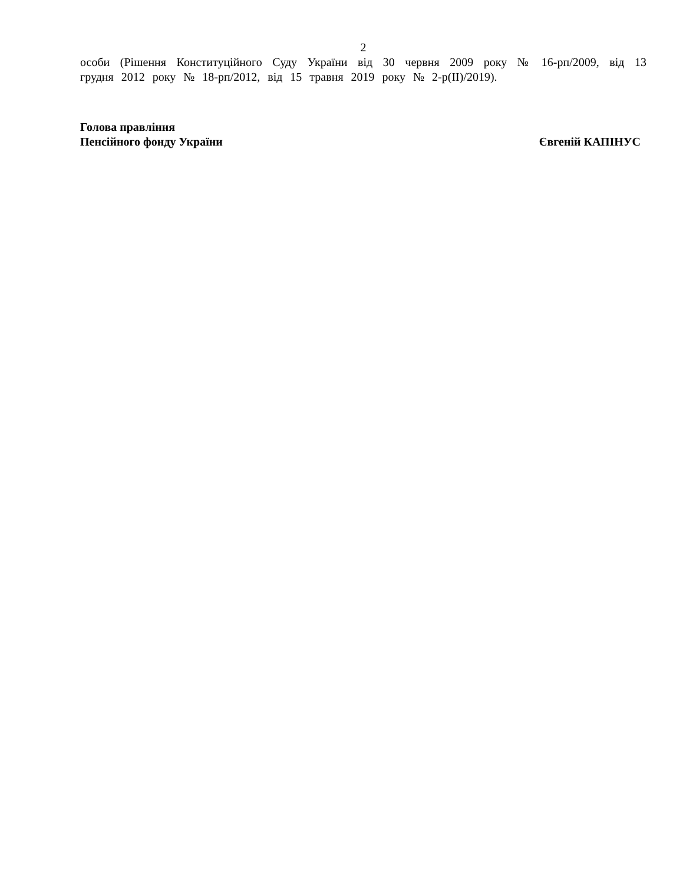2
особи (Рішення Конституційного Суду України від 30 червня 2009 року № 16-рп/2009, від 13 грудня 2012 року № 18-рп/2012, від 15 травня 2019 року № 2-р(II)/2019).
Голова правління
Пенсійного фонду України
Євгеній КАПІНУС